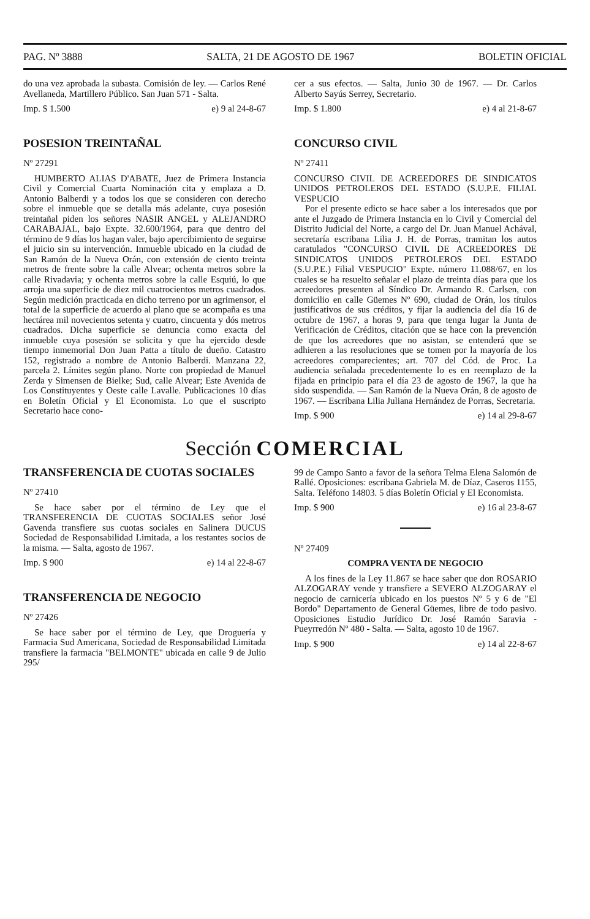PAG. Nº 3888 SALTA, 21 DE AGOSTO DE 1967 BOLETIN OFICIAL
do una vez aprobada la subasta. Comisión de ley. — Carlos René Avellaneda, Martillero Público. San Juan 571 - Salta.
Imp. $ 1.500 e) 9 al 24-8-67
POSESION TREINTAÑAL
Nº 27291
HUMBERTO ALIAS D'ABATE, Juez de Primera Instancia Civil y Comercial Cuarta Nominación cita y emplaza a D. Antonio Balberdi y a todos los que se consideren con derecho sobre el inmueble que se detalla más adelante, cuya posesión treintañal piden los señores NASIR ANGEL y ALEJANDRO CARABAJAL, bajo Expte. 32.600/1964, para que dentro del término de 9 días los hagan valer, bajo apercibimiento de seguirse el juicio sin su intervención. Inmueble ubicado en la ciudad de San Ramón de la Nueva Orán, con extensión de ciento treinta metros de frente sobre la calle Alvear; ochenta metros sobre la calle Rivadavia; y ochenta metros sobre la calle Esquiú, lo que arroja una superficie de diez mil cuatrocientos metros cuadrados. Según medición practicada en dicho terreno por un agrimensor, el total de la superficie de acuerdo al plano que se acompaña es una hectárea mil novecientos setenta y cuatro, cincuenta y dós metros cuadrados. Dicha superficie se denuncia como exacta del inmueble cuya posesión se solicita y que ha ejercido desde tiempo inmemorial Don Juan Patta a título de dueño. Catastro 152, registrado a nombre de Antonio Balberdi. Manzana 22, parcela 2. Límites según plano. Norte con propiedad de Manuel Zerda y Simensen de Bielke; Sud, calle Alvear; Este Avenida de Los Constituyentes y Oeste calle Lavalle. Publicaciones 10 días en Boletín Oficial y El Economista. Lo que el suscripto Secretario hace cono-
cer a sus efectos. — Salta, Junio 30 de 1967. — Dr. Carlos Alberto Sayús Serrey, Secretario.
Imp. $ 1.800 e) 4 al 21-8-67
CONCURSO CIVIL
Nº 27411
CONCURSO CIVIL DE ACREEDORES DE SINDICATOS UNIDOS PETROLEROS DEL ESTADO (S.U.P.E. FILIAL VESPUCIO
Por el presente edicto se hace saber a los interesados que por ante el Juzgado de Primera Instancia en lo Civil y Comercial del Distrito Judicial del Norte, a cargo del Dr. Juan Manuel Achával, secretaría escribana Lilia J. H. de Porras, tramitan los autos caratulados "CONCURSO CIVIL DE ACREEDORES DE SINDICATOS UNIDOS PETROLEROS DEL ESTADO (S.U.P.E.) Filial VESPUCIO" Expte. número 11.088/67, en los cuales se ha resuelto señalar el plazo de treinta días para que los acreedores presenten al Síndico Dr. Armando R. Carlsen, con domicilio en calle Güemes Nº 690, ciudad de Orán, los títulos justificativos de sus créditos, y fijar la audiencia del día 16 de octubre de 1967, a horas 9, para que tenga lugar la Junta de Verificación de Créditos, citación que se hace con la prevención de que los acreedores que no asistan, se entenderá que se adhieren a las resoluciones que se tomen por la mayoría de los acreedores comparecientes; art. 707 del Cód. de Proc. La audiencia señalada precedentemente lo es en reemplazo de la fijada en principio para el día 23 de agosto de 1967, la que ha sido suspendida. — San Ramón de la Nueva Orán, 8 de agosto de 1967. — Escribana Lilia Juliana Hernández de Porras, Secretaria.
Imp. $ 900 e) 14 al 29-8-67
Sección COMERCIAL
TRANSFERENCIA DE CUOTAS SOCIALES
Nº 27410
Se hace saber por el término de Ley que el TRANSFERENCIA DE CUOTAS SOCIALES señor José Gavenda transfiere sus cuotas sociales en Salinera DUCUS Sociedad de Responsabilidad Limitada, a los restantes socios de la misma. — Salta, agosto de 1967.
Imp. $ 900 e) 14 al 22-8-67
TRANSFERENCIA DE NEGOCIO
Nº 27426
Se hace saber por el término de Ley, que Droguería y Farmacia Sud Americana, Sociedad de Responsabilidad Limitada transfiere la farmacia "BELMONTE" ubicada en calle 9 de Julio 295/
99 de Campo Santo a favor de la señora Telma Elena Salomón de Rallé. Oposiciones: escribana Gabriela M. de Díaz, Caseros 1155, Salta. Teléfono 14803. 5 días Boletín Oficial y El Economista.
Imp. $ 900 e) 16 al 23-8-67
Nº 27409
COMPRA VENTA DE NEGOCIO
A los fines de la Ley 11.867 se hace saber que don ROSARIO ALZOGARAY vende y transfiere a SEVERO ALZOGARAY el negocio de carnicería ubicado en los puestos Nº 5 y 6 de "El Bordo" Departamento de General Güemes, libre de todo pasivo. Oposiciones Estudio Jurídico Dr. José Ramón Saravia - Pueyrredón Nº 480 - Salta. — Salta, agosto 10 de 1967.
Imp. $ 900 e) 14 al 22-8-67